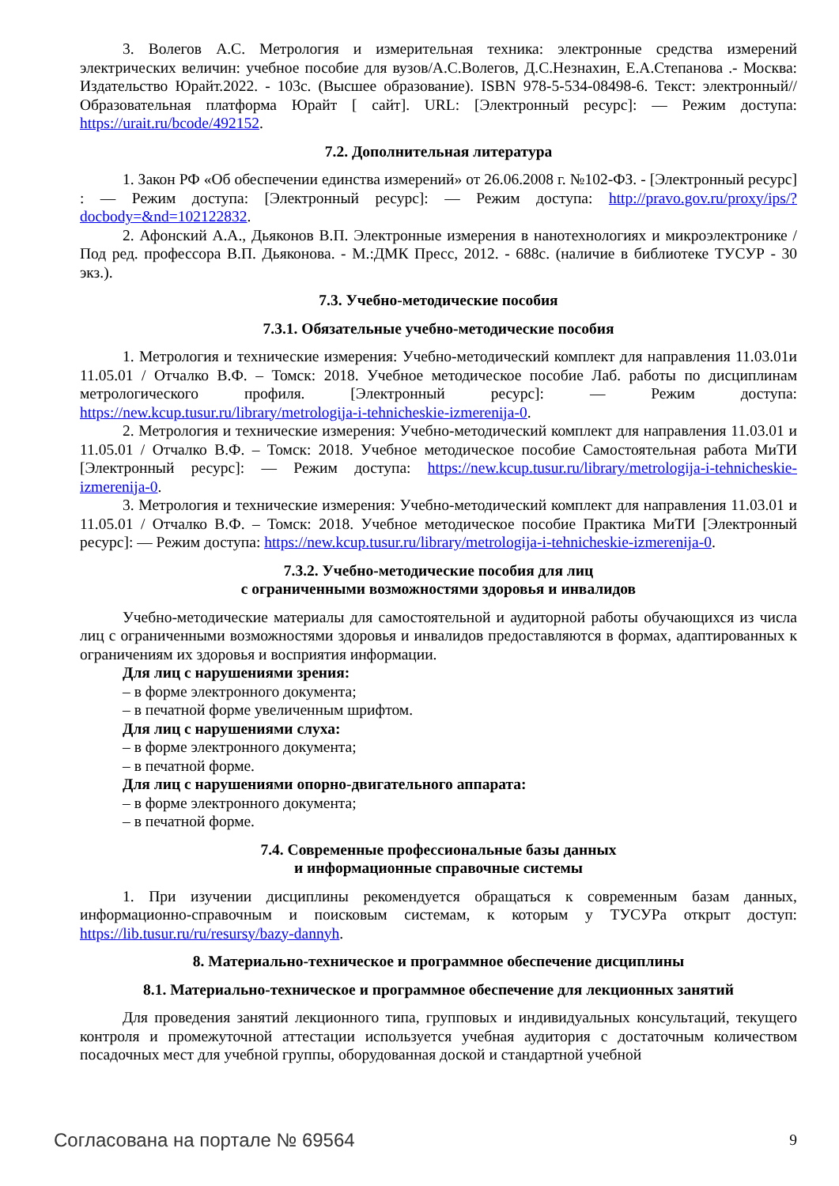3. Волегов А.С. Метрология и измерительная техника: электронные средства измерений электрических величин: учебное пособие для вузов/А.С.Волегов, Д.С.Незнахин, Е.А.Степанова .- Москва: Издательство Юрайт.2022. - 103с. (Высшее образование). ISBN 978-5-534-08498-6. Текст: электронный// Образовательная платформа Юрайт [ сайт]. URL: [Электронный ресурс]: — Режим доступа: https://urait.ru/bcode/492152.
7.2. Дополнительная литература
1. Закон РФ «Об обеспечении единства измерений» от 26.06.2008 г. №102-ФЗ. - [Электронный ресурс] : — Режим доступа: [Электронный ресурс]: — Режим доступа: http://pravo.gov.ru/proxy/ips/?docbody=&nd=102122832.
2. Афонский А.А., Дьяконов В.П. Электронные измерения в нанотехнологиях и микроэлектронике / Под ред. профессора В.П. Дьяконова. - М.:ДМК Пресс, 2012. - 688с. (наличие в библиотеке ТУСУР - 30 экз.).
7.3. Учебно-методические пособия
7.3.1. Обязательные учебно-методические пособия
1. Метрология и технические измерения: Учебно-методический комплект для направления 11.03.01и 11.05.01 / Отчалко В.Ф. – Томск: 2018. Учебное методическое пособие Лаб. работы по дисциплинам метрологического профиля. [Электронный ресурс]: — Режим доступа: https://new.kcup.tusur.ru/library/metrologija-i-tehnicheskie-izmerenija-0.
2. Метрология и технические измерения: Учебно-методический комплект для направления 11.03.01 и 11.05.01 / Отчалко В.Ф. – Томск: 2018. Учебное методическое пособие Самостоятельная работа МиТИ [Электронный ресурс]: — Режим доступа: https://new.kcup.tusur.ru/library/metrologija-i-tehnicheskie-izmerenija-0.
3. Метрология и технические измерения: Учебно-методический комплект для направления 11.03.01 и 11.05.01 / Отчалко В.Ф. – Томск: 2018. Учебное методическое пособие Практика МиТИ [Электронный ресурс]: — Режим доступа: https://new.kcup.tusur.ru/library/metrologija-i-tehnicheskie-izmerenija-0.
7.3.2. Учебно-методические пособия для лиц
с ограниченными возможностями здоровья и инвалидов
Учебно-методические материалы для самостоятельной и аудиторной работы обучающихся из числа лиц с ограниченными возможностями здоровья и инвалидов предоставляются в формах, адаптированных к ограничениям их здоровья и восприятия информации.
Для лиц с нарушениями зрения:
– в форме электронного документа;
– в печатной форме увеличенным шрифтом.
Для лиц с нарушениями слуха:
– в форме электронного документа;
– в печатной форме.
Для лиц с нарушениями опорно-двигательного аппарата:
– в форме электронного документа;
– в печатной форме.
7.4. Современные профессиональные базы данных
и информационные справочные системы
1. При изучении дисциплины рекомендуется обращаться к современным базам данных, информационно-справочным и поисковым системам, к которым у ТУСУРа открыт доступ: https://lib.tusur.ru/ru/resursy/bazy-dannyh.
8. Материально-техническое и программное обеспечение дисциплины
8.1. Материально-техническое и программное обеспечение для лекционных занятий
Для проведения занятий лекционного типа, групповых и индивидуальных консультаций, текущего контроля и промежуточной аттестации используется учебная аудитория с достаточным количеством посадочных мест для учебной группы, оборудованная доской и стандартной учебной
Согласована на портале № 69564 9